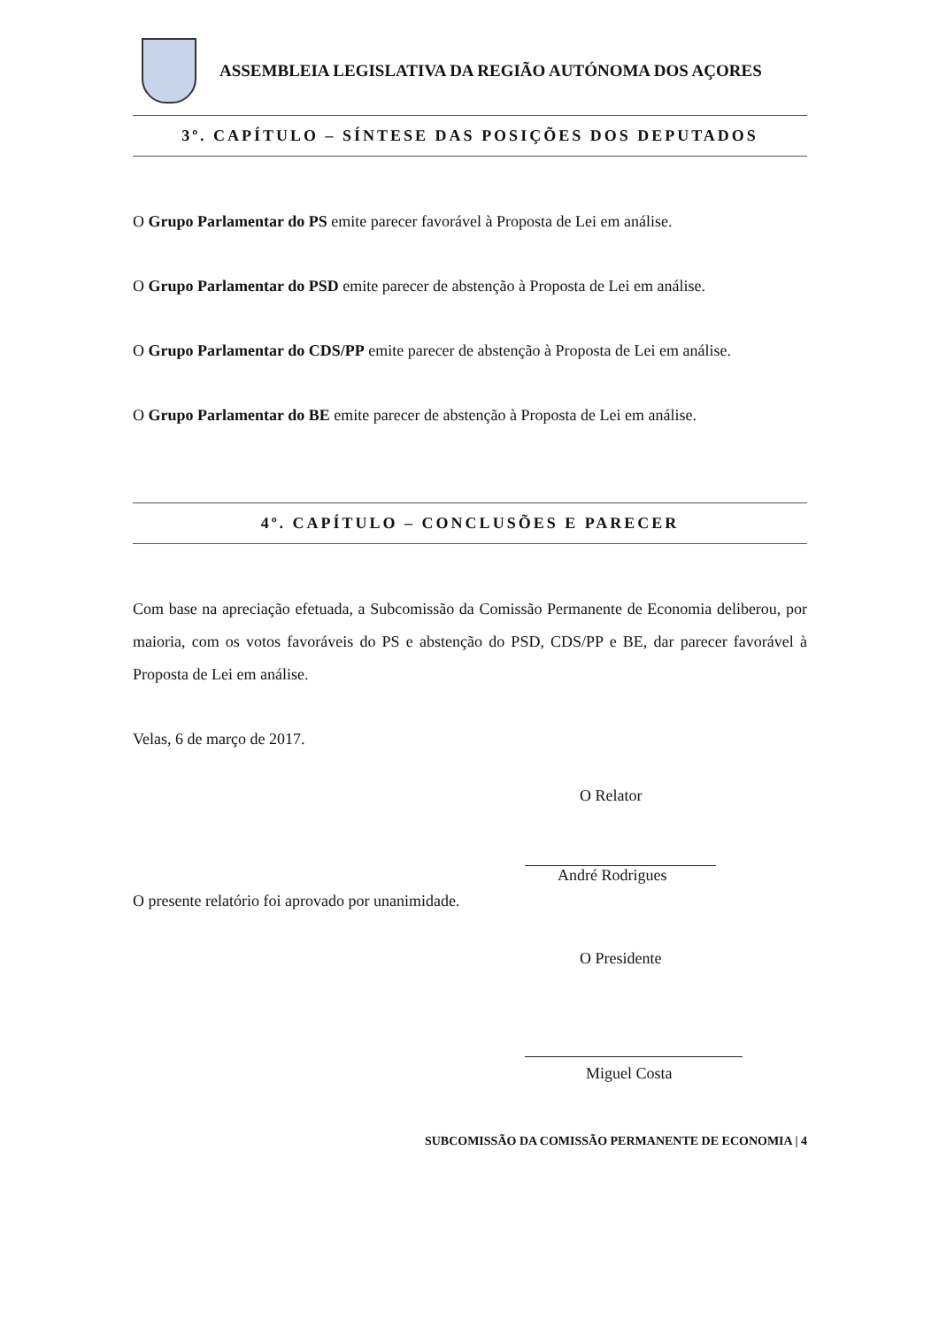ASSEMBLEIA LEGISLATIVA DA REGIÃO AUTÓNOMA DOS AÇORES
3º. CAPÍTULO – SÍNTESE DAS POSIÇÕES DOS DEPUTADOS
O Grupo Parlamentar do PS emite parecer favorável à Proposta de Lei em análise.
O Grupo Parlamentar do PSD emite parecer de abstenção à Proposta de Lei em análise.
O Grupo Parlamentar do CDS/PP emite parecer de abstenção à Proposta de Lei em análise.
O Grupo Parlamentar do BE emite parecer de abstenção à Proposta de Lei em análise.
4º. CAPÍTULO – CONCLUSÕES E PARECER
Com base na apreciação efetuada, a Subcomissão da Comissão Permanente de Economia deliberou, por maioria, com os votos favoráveis do PS e abstenção do PSD, CDS/PP e BE, dar parecer favorável à Proposta de Lei em análise.
Velas, 6 de março de 2017.
O Relator
André Rodrigues
O presente relatório foi aprovado por unanimidade.
O Presidente
Miguel Costa
SUBCOMISSÃO DA COMISSÃO PERMANENTE DE ECONOMIA | 4